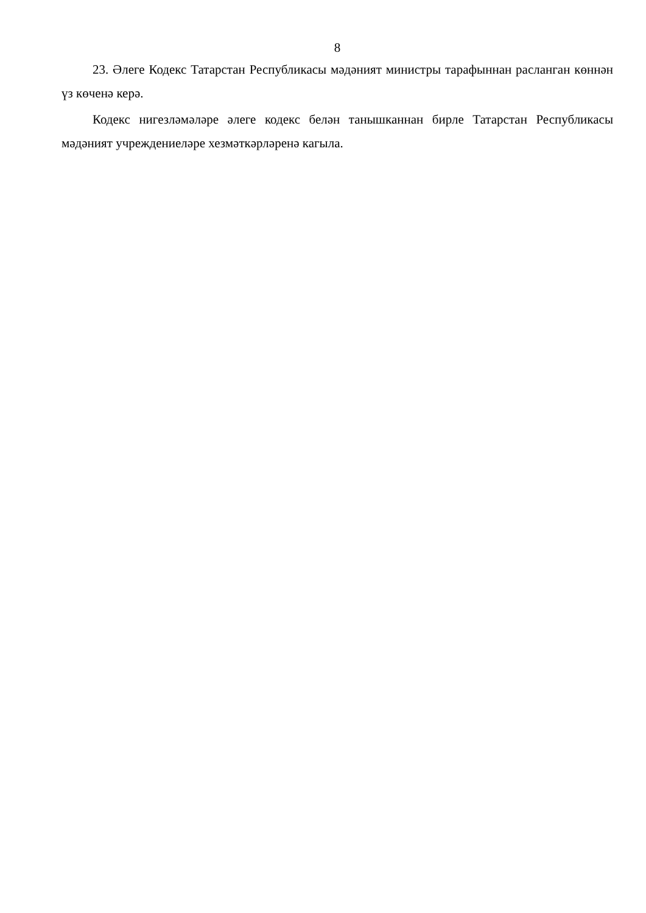8
23. Әлеге Кодекс Татарстан Республикасы мәдәният министры тарафыннан расланган көннән үз көченә керә.
Кодекс нигезләмәләре әлеге кодекс белән танышканнан бирле Татарстан Республикасы мәдәният учреждениеләре хезмәткәрләренә кагыла.